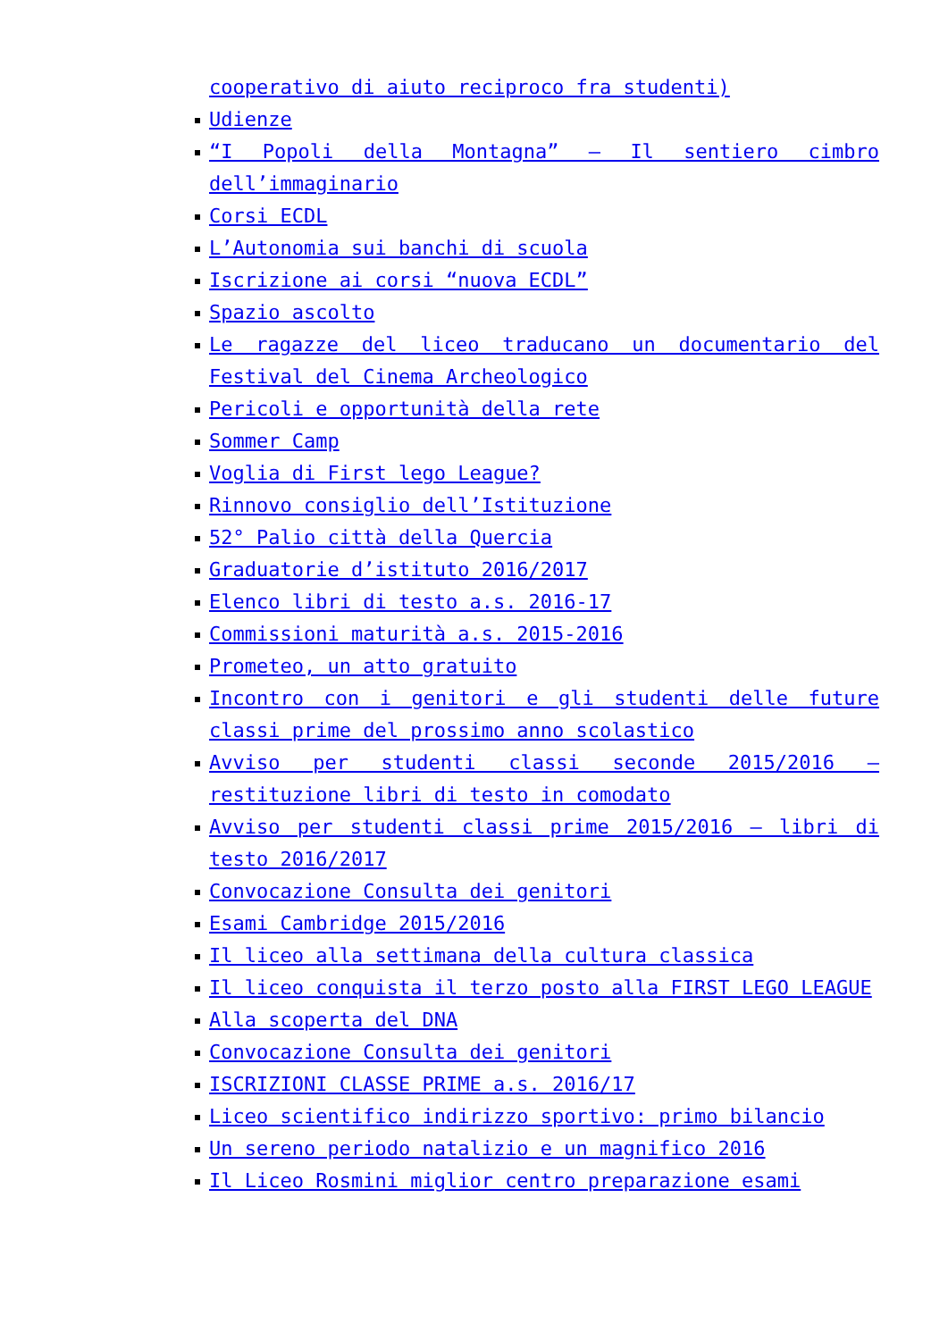cooperativo di aiuto reciproco fra studenti)
Udienze
“I Popoli della Montagna” – Il sentiero cimbro dell’immaginario
Corsi ECDL
L’Autonomia sui banchi di scuola
Iscrizione ai corsi “nuova ECDL”
Spazio ascolto
Le ragazze del liceo traducano un documentario del Festival del Cinema Archeologico
Pericoli e opportunità della rete
Sommer Camp
Voglia di First lego League?
Rinnovo consiglio dell’Istituzione
52° Palio città della Quercia
Graduatorie d’istituto 2016/2017
Elenco libri di testo a.s. 2016-17
Commissioni maturità a.s. 2015-2016
Prometeo, un atto gratuito
Incontro con i genitori e gli studenti delle future classi prime del prossimo anno scolastico
Avviso per studenti classi seconde 2015/2016 – restituzione libri di testo in comodato
Avviso per studenti classi prime 2015/2016 – libri di testo 2016/2017
Convocazione Consulta dei genitori
Esami Cambridge 2015/2016
Il liceo alla settimana della cultura classica
Il liceo conquista il terzo posto alla FIRST LEGO LEAGUE
Alla scoperta del DNA
Convocazione Consulta dei genitori
ISCRIZIONI CLASSE PRIME a.s. 2016/17
Liceo scientifico indirizzo sportivo: primo bilancio
Un sereno periodo natalizio e un magnifico 2016
Il Liceo Rosmini miglior centro preparazione esami